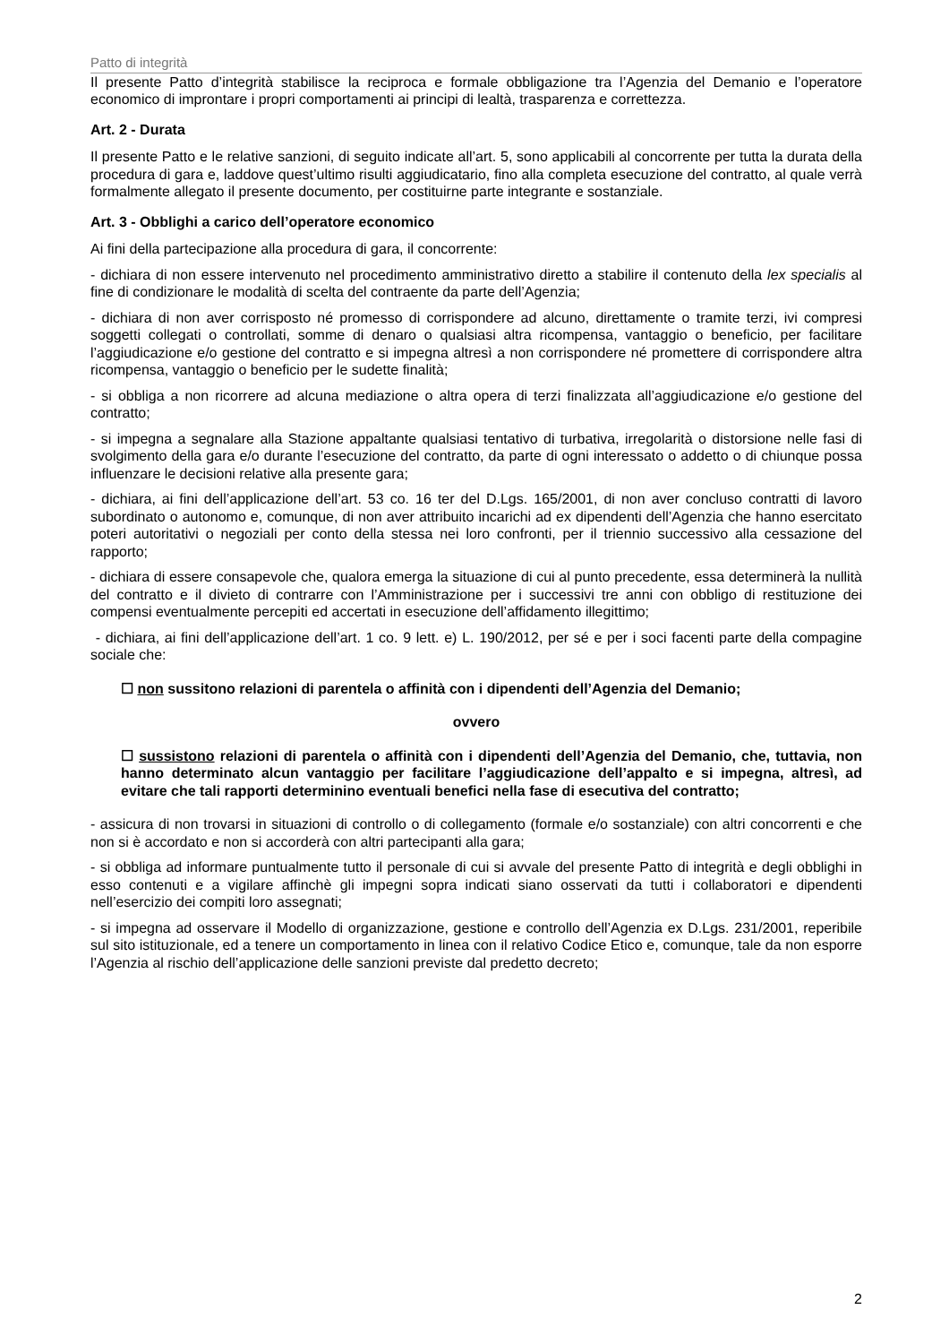Patto di integrità
Il presente Patto d’integrità stabilisce la reciproca e formale obbligazione tra l’Agenzia del Demanio e l’operatore economico di improntare i propri comportamenti ai principi di lealtà, trasparenza e correttezza.
Art. 2 - Durata
Il presente Patto e le relative sanzioni, di seguito indicate all’art. 5, sono applicabili al concorrente per tutta la durata della procedura di gara e, laddove quest’ultimo risulti aggiudicatario, fino alla completa esecuzione del contratto, al quale verrà formalmente allegato il presente documento, per costituirne parte integrante e sostanziale.
Art. 3 - Obblighi a carico dell’operatore economico
Ai fini della partecipazione alla procedura di gara, il concorrente:
- dichiara di non essere intervenuto nel procedimento amministrativo diretto a stabilire il contenuto della lex specialis al fine di condizionare le modalità di scelta del contraente da parte dell’Agenzia;
- dichiara di non aver corrisposto né promesso di corrispondere ad alcuno, direttamente o tramite terzi, ivi compresi soggetti collegati o controllati, somme di denaro o qualsiasi altra ricompensa, vantaggio o beneficio, per facilitare l’aggiudicazione e/o gestione del contratto e si impegna altresì a non corrispondere né promettere di corrispondere altra ricompensa, vantaggio o beneficio per le sudette finalità;
- si obbliga a non ricorrere ad alcuna mediazione o altra opera di terzi finalizzata all’aggiudicazione e/o gestione del contratto;
- si impegna a segnalare alla Stazione appaltante qualsiasi tentativo di turbativa, irregolarità o distorsione nelle fasi di svolgimento della gara e/o durante l’esecuzione del contratto, da parte di ogni interessato o addetto o di chiunque possa influenzare le decisioni relative alla presente gara;
- dichiara, ai fini dell’applicazione dell’art. 53 co. 16 ter del D.Lgs. 165/2001, di non aver concluso contratti di lavoro subordinato o autonomo e, comunque, di non aver attribuito incarichi ad ex dipendenti dell’Agenzia che hanno esercitato poteri autoritativi o negoziali per conto della stessa nei loro confronti, per il triennio successivo alla cessazione del rapporto;
- dichiara di essere consapevole che, qualora emerga la situazione di cui al punto precedente, essa determinerà la nullità del contratto e il divieto di contrarre con l’Amministrazione per i successivi tre anni con obbligo di restituzione dei compensi eventualmente percepiti ed accertati in esecuzione dell’affidamento illegittimo;
- dichiara, ai fini dell’applicazione dell’art. 1 co. 9 lett. e) L. 190/2012, per sé e per i soci facenti parte della compagine sociale che:
☐ non sussitono relazioni di parentela o affinità con i dipendenti dell’Agenzia del Demanio;
ovvero
☐ sussistono relazioni di parentela o affinità con i dipendenti dell’Agenzia del Demanio, che, tuttavia, non hanno determinato alcun vantaggio per facilitare l’aggiudicazione dell’appalto e si impegna, altresì, ad evitare che tali rapporti determinino eventuali benefici nella fase di esecutiva del contratto;
- assicura di non trovarsi in situazioni di controllo o di collegamento (formale e/o sostanziale) con altri concorrenti e che non si è accordato e non si accorderà con altri partecipanti alla gara;
- si obbliga ad informare puntualmente tutto il personale di cui si avvale del presente Patto di integrità e degli obblighi in esso contenuti e a vigilare affinchè gli impegni sopra indicati siano osservati da tutti i collaboratori e dipendenti nell’esercizio dei compiti loro assegnati;
- si impegna ad osservare il Modello di organizzazione, gestione e controllo dell’Agenzia ex D.Lgs. 231/2001, reperibile sul sito istituzionale, ed a tenere un comportamento in linea con il relativo Codice Etico e, comunque, tale da non esporre l’Agenzia al rischio dell’applicazione delle sanzioni previste dal predetto decreto;
2